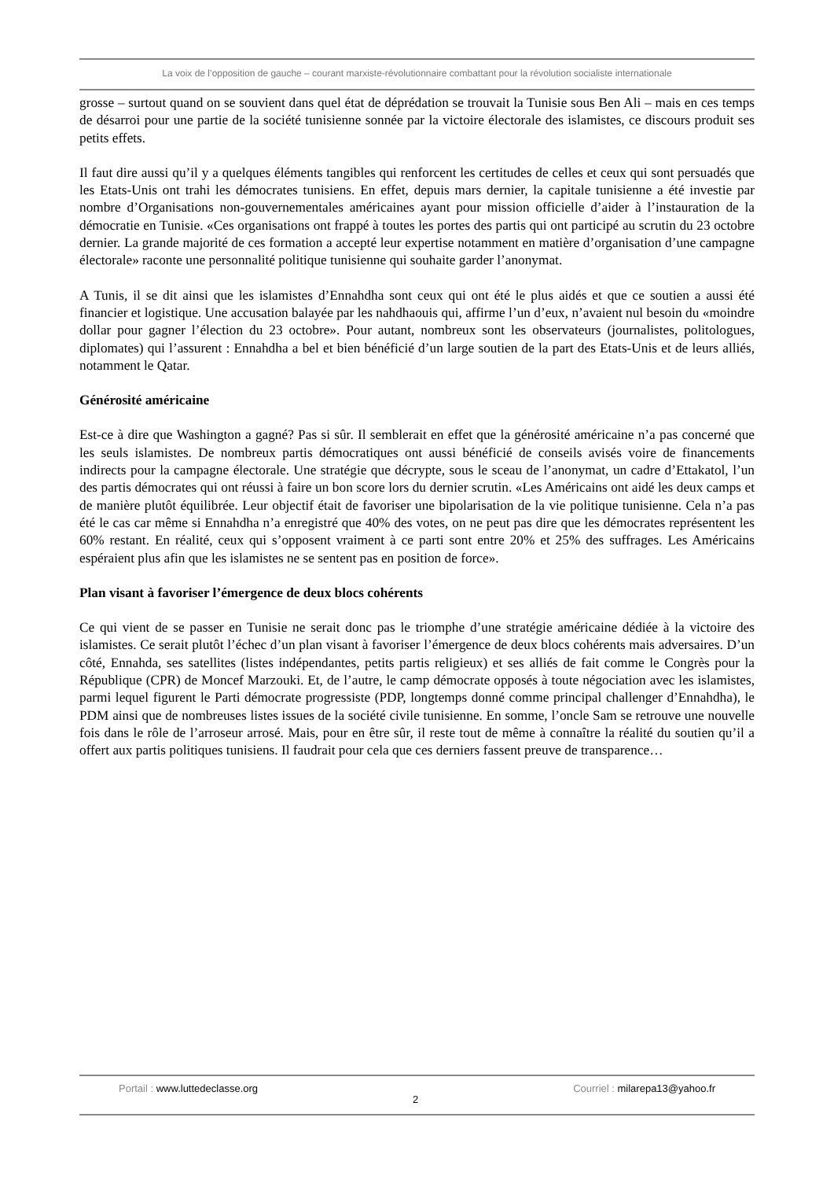La voix de l’opposition de gauche – courant marxiste-révolutionnaire combattant pour la révolution socialiste internationale
grosse – surtout quand on se souvient dans quel état de déprédation se trouvait la Tunisie sous Ben Ali – mais en ces temps de désarroi pour une partie de la société tunisienne sonnée par la victoire électorale des islamistes, ce discours produit ses petits effets.
Il faut dire aussi qu’il y a quelques éléments tangibles qui renforcent les certitudes de celles et ceux qui sont persuadés que les Etats-Unis ont trahi les démocrates tunisiens. En effet, depuis mars dernier, la capitale tunisienne a été investie par nombre d’Organisations non-gouvernementales américaines ayant pour mission officielle d’aider à l’instauration de la démocratie en Tunisie. «Ces organisations ont frappé à toutes les portes des partis qui ont participé au scrutin du 23 octobre dernier. La grande majorité de ces formation a accepté leur expertise notamment en matière d’organisation d’une campagne électorale» raconte une personnalité politique tunisienne qui souhaite garder l’anonymat.
A Tunis, il se dit ainsi que les islamistes d’Ennahdha sont ceux qui ont été le plus aidés et que ce soutien a aussi été financier et logistique. Une accusation balayée par les nahdhaouis qui, affirme l’un d’eux, n’avaient nul besoin du «moindre dollar pour gagner l’élection du 23 octobre». Pour autant, nombreux sont les observateurs (journalistes, politologues, diplomates) qui l’assurent : Ennahdha a bel et bien bénéficié d’un large soutien de la part des Etats-Unis et de leurs alliés, notamment le Qatar.
Générosité américaine
Est-ce à dire que Washington a gagné? Pas si sûr. Il semblerait en effet que la générosité américaine n’a pas concerné que les seuls islamistes. De nombreux partis démocratiques ont aussi bénéficié de conseils avisés voire de financements indirects pour la campagne électorale. Une stratégie que décrypte, sous le sceau de l’anonymat, un cadre d’Ettakatol, l’un des partis démocrates qui ont réussi à faire un bon score lors du dernier scrutin. «Les Américains ont aidé les deux camps et de manière plutôt équilibrée. Leur objectif était de favoriser une bipolarisation de la vie politique tunisienne. Cela n’a pas été le cas car même si Ennahdha n’a enregistré que 40% des votes, on ne peut pas dire que les démocrates représentent les 60% restant. En réalité, ceux qui s’opposent vraiment à ce parti sont entre 20% et 25% des suffrages. Les Américains espéraient plus afin que les islamistes ne se sentent pas en position de force».
Plan visant à favoriser l’émergence de deux blocs cohérents
Ce qui vient de se passer en Tunisie ne serait donc pas le triomphe d’une stratégie américaine dédiée à la victoire des islamistes. Ce serait plutôt l’échec d’un plan visant à favoriser l’émergence de deux blocs cohérents mais adversaires. D’un côté, Ennahda, ses satellites (listes indépendantes, petits partis religieux) et ses alliés de fait comme le Congrès pour la République (CPR) de Moncef Marzouki. Et, de l’autre, le camp démocrate opposés à toute négociation avec les islamistes, parmi lequel figurent le Parti démocrate progressiste (PDP, longtemps donné comme principal challenger d’Ennahdha), le PDM ainsi que de nombreuses listes issues de la société civile tunisienne. En somme, l’oncle Sam se retrouve une nouvelle fois dans le rôle de l’arroseur arrosé. Mais, pour en être sûr, il reste tout de même à connaître la réalité du soutien qu’il a offert aux partis politiques tunisiens. Il faudrait pour cela que ces derniers fassent preuve de transparence…
Portail : www.luttedeclasse.org 2 Courriel : milarepa13@yahoo.fr